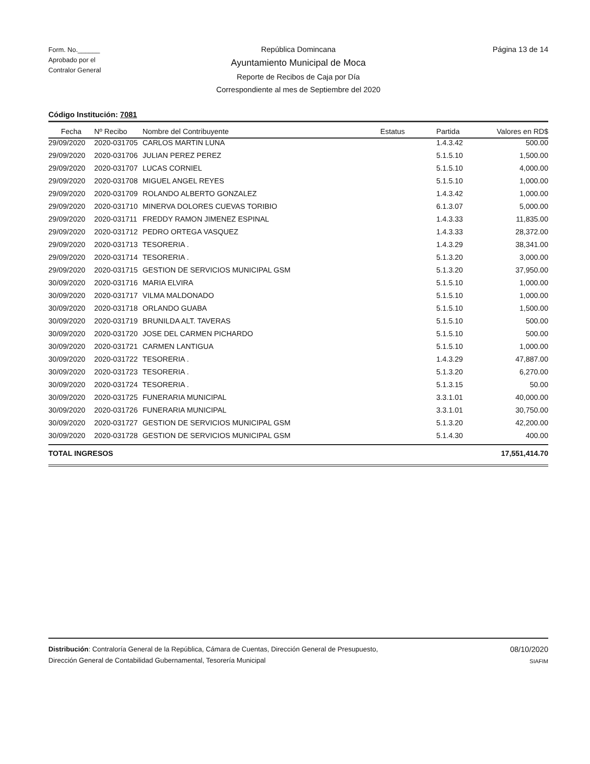Form. No.______
Aprobado por el
Contralor General
República Domincana
Ayuntamiento Municipal de Moca
Reporte de Recibos de Caja por Día
Correspondiente al mes de Septiembre del 2020
Página 13 de 14
Código Institución: 7081
| Fecha | Nº Recibo | Nombre del Contribuyente | Estatus | Partida | Valores en RD$ |
| --- | --- | --- | --- | --- | --- |
| 29/09/2020 | 2020-031705 | CARLOS MARTIN LUNA | | 1.4.3.42 | 500.00 |
| 29/09/2020 | 2020-031706 | JULIAN PEREZ PEREZ | | 5.1.5.10 | 1,500.00 |
| 29/09/2020 | 2020-031707 | LUCAS CORNIEL | | 5.1.5.10 | 4,000.00 |
| 29/09/2020 | 2020-031708 | MIGUEL ANGEL REYES | | 5.1.5.10 | 1,000.00 |
| 29/09/2020 | 2020-031709 | ROLANDO ALBERTO GONZALEZ | | 1.4.3.42 | 1,000.00 |
| 29/09/2020 | 2020-031710 | MINERVA DOLORES CUEVAS TORIBIO | | 6.1.3.07 | 5,000.00 |
| 29/09/2020 | 2020-031711 | FREDDY RAMON JIMENEZ ESPINAL | | 1.4.3.33 | 11,835.00 |
| 29/09/2020 | 2020-031712 | PEDRO ORTEGA VASQUEZ | | 1.4.3.33 | 28,372.00 |
| 29/09/2020 | 2020-031713 | TESORERIA . | | 1.4.3.29 | 38,341.00 |
| 29/09/2020 | 2020-031714 | TESORERIA . | | 5.1.3.20 | 3,000.00 |
| 29/09/2020 | 2020-031715 | GESTION DE SERVICIOS MUNICIPAL GSM | | 5.1.3.20 | 37,950.00 |
| 30/09/2020 | 2020-031716 | MARIA ELVIRA | | 5.1.5.10 | 1,000.00 |
| 30/09/2020 | 2020-031717 | VILMA MALDONADO | | 5.1.5.10 | 1,000.00 |
| 30/09/2020 | 2020-031718 | ORLANDO GUABA | | 5.1.5.10 | 1,500.00 |
| 30/09/2020 | 2020-031719 | BRUNILDA ALT. TAVERAS | | 5.1.5.10 | 500.00 |
| 30/09/2020 | 2020-031720 | JOSE DEL CARMEN PICHARDO | | 5.1.5.10 | 500.00 |
| 30/09/2020 | 2020-031721 | CARMEN LANTIGUA | | 5.1.5.10 | 1,000.00 |
| 30/09/2020 | 2020-031722 | TESORERIA . | | 1.4.3.29 | 47,887.00 |
| 30/09/2020 | 2020-031723 | TESORERIA . | | 5.1.3.20 | 6,270.00 |
| 30/09/2020 | 2020-031724 | TESORERIA . | | 5.1.3.15 | 50.00 |
| 30/09/2020 | 2020-031725 | FUNERARIA MUNICIPAL | | 3.3.1.01 | 40,000.00 |
| 30/09/2020 | 2020-031726 | FUNERARIA MUNICIPAL | | 3.3.1.01 | 30,750.00 |
| 30/09/2020 | 2020-031727 | GESTION DE SERVICIOS MUNICIPAL GSM | | 5.1.3.20 | 42,200.00 |
| 30/09/2020 | 2020-031728 | GESTION DE SERVICIOS MUNICIPAL GSM | | 5.1.4.30 | 400.00 |
| TOTAL INGRESOS | | | | | 17,551,414.70 |
Distribución: Contraloría General de la República, Cámara de Cuentas, Dirección General de Presupuesto,
Dirección General de Contabilidad Gubernamental, Tesorería Municipal
08/10/2020
SIAFIM